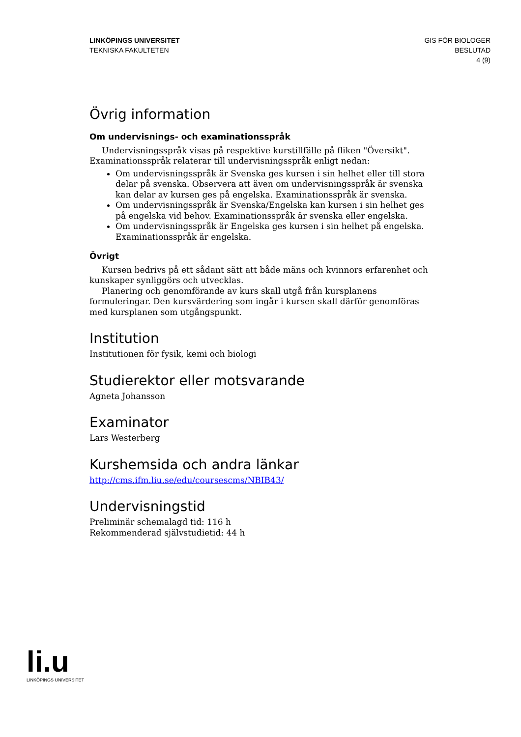LINKÖPINGS UNIVERSITET
TEKNISKA FAKULTETEN
GIS FÖR BIOLOGER
BESLUTAD
4 (9)
Övrig information
Om undervisnings- och examinationsspråk
Undervisningsspråk visas på respektive kurstillfälle på fliken "Översikt". Examinationsspråk relaterar till undervisningsspråk enligt nedan:
Om undervisningsspråk är Svenska ges kursen i sin helhet eller till stora delar på svenska. Observera att även om undervisningsspråk är svenska kan delar av kursen ges på engelska. Examinationsspråk är svenska.
Om undervisningsspråk är Svenska/Engelska kan kursen i sin helhet ges på engelska vid behov. Examinationsspråk är svenska eller engelska.
Om undervisningsspråk är Engelska ges kursen i sin helhet på engelska. Examinationsspråk är engelska.
Övrigt
Kursen bedrivs på ett sådant sätt att både mäns och kvinnors erfarenhet och kunskaper synliggörs och utvecklas.
Planering och genomförande av kurs skall utgå från kursplanens formuleringar. Den kursvärdering som ingår i kursen skall därför genomföras med kursplanen som utgångspunkt.
Institution
Institutionen för fysik, kemi och biologi
Studierektor eller motsvarande
Agneta Johansson
Examinator
Lars Westerberg
Kurshemsida och andra länkar
http://cms.ifm.liu.se/edu/coursescms/NBIB43/
Undervisningstid
Preliminär schemalagd tid: 116 h
Rekommenderad självstudietid: 44 h
li.u
LINKÖPINGS UNIVERSITET